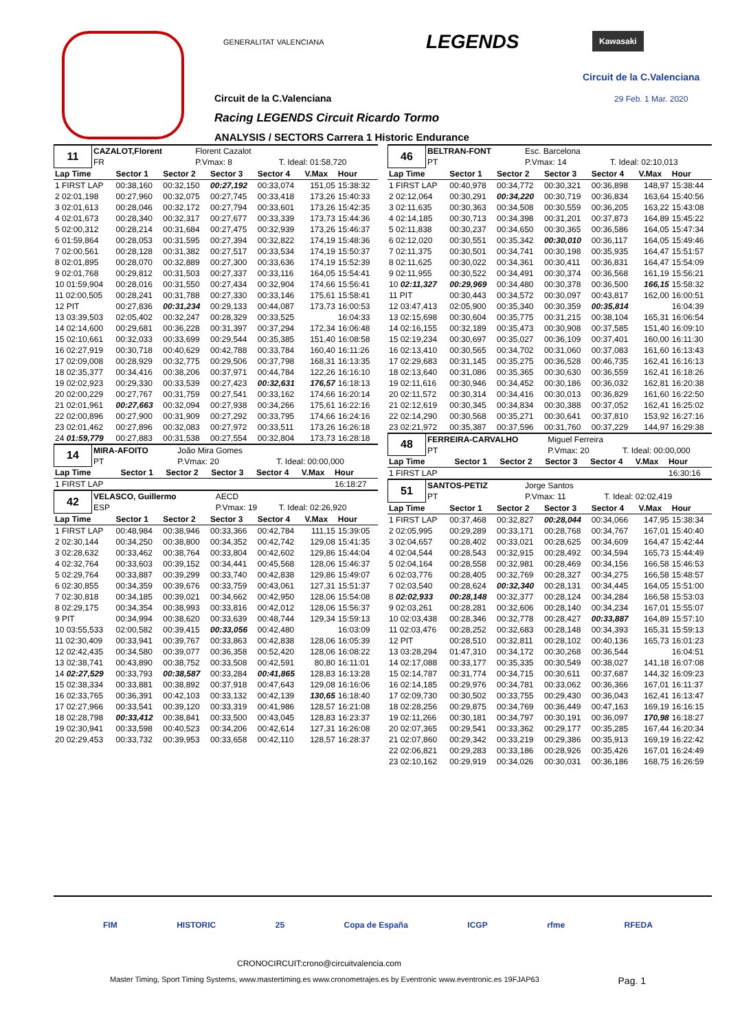GENERALITAT VALENCIANA LEGENDS Kawasaki
Circuit de la C.Valenciana
Circuit de la C.Valenciana 29 Feb. 1 Mar. 2020
Racing LEGENDS Circuit Ricardo Tormo
ANALYSIS / SECTORS Carrera 1 Historic Endurance
| 11 | CAZALOT,Florent | Florent Cazalot | |
| | FR | P.Vmax: 8 | T. Ideal: 01:58,720 |
| Lap Time | Sector 1 | Sector 2 | Sector 3 | Sector 4 | V.Max | Hour |
| --- | --- | --- | --- | --- | --- | --- |
| 1 FIRST LAP | 00:38,160 | 00:32,150 | 00:27,192 | 00:33,074 | 151,05 | 15:38:32 |
| 2 02:01,198 | 00:27,960 | 00:32,075 | 00:27,745 | 00:33,418 | 173,26 | 15:40:33 |
| 3 02:01,613 | 00:28,046 | 00:32,172 | 00:27,794 | 00:33,601 | 173,26 | 15:42:35 |
| 4 02:01,673 | 00:28,340 | 00:32,317 | 00:27,677 | 00:33,339 | 173,73 | 15:44:36 |
| 5 02:00,312 | 00:28,214 | 00:31,684 | 00:27,475 | 00:32,939 | 173,26 | 15:46:37 |
| 6 01:59,864 | 00:28,053 | 00:31,595 | 00:27,394 | 00:32,822 | 174,19 | 15:48:36 |
| 7 02:00,561 | 00:28,128 | 00:31,382 | 00:27,517 | 00:33,534 | 174,19 | 15:50:37 |
| 8 02:01,895 | 00:28,070 | 00:32,889 | 00:27,300 | 00:33,636 | 174,19 | 15:52:39 |
| 9 02:01,768 | 00:29,812 | 00:31,503 | 00:27,337 | 00:33,116 | 164,05 | 15:54:41 |
| 10 01:59,904 | 00:28,016 | 00:31,550 | 00:27,434 | 00:32,904 | 174,66 | 15:56:41 |
| 11 02:00,505 | 00:28,241 | 00:31,788 | 00:27,330 | 00:33,146 | 175,61 | 15:58:41 |
| 12 PIT | 00:27,836 | 00:31,234 | 00:29,133 | 00:44,087 | 173,73 | 16:00:53 |
| 13 03:39,503 | 02:05,402 | 00:32,247 | 00:28,329 | 00:33,525 | | 16:04:33 |
| 14 02:14,600 | 00:29,681 | 00:36,228 | 00:31,397 | 00:37,294 | 172,34 | 16:06:48 |
| 15 02:10,661 | 00:32,033 | 00:33,699 | 00:29,544 | 00:35,385 | 151,40 | 16:08:58 |
| 16 02:27,919 | 00:30,718 | 00:40,629 | 00:42,788 | 00:33,784 | 160,40 | 16:11:26 |
| 17 02:09,008 | 00:28,929 | 00:32,775 | 00:29,506 | 00:37,798 | 168,31 | 16:13:35 |
| 18 02:35,377 | 00:34,416 | 00:38,206 | 00:37,971 | 00:44,784 | 122,26 | 16:16:10 |
| 19 02:02,923 | 00:29,330 | 00:33,539 | 00:27,423 | 00:32,631 | 176,57 | 16:18:13 |
| 20 02:00,229 | 00:27,767 | 00:31,759 | 00:27,541 | 00:33,162 | 174,66 | 16:20:14 |
| 21 02:01,961 | 00:27,663 | 00:32,094 | 00:27,938 | 00:34,266 | 175,61 | 16:22:16 |
| 22 02:00,896 | 00:27,900 | 00:31,909 | 00:27,292 | 00:33,795 | 174,66 | 16:24:16 |
| 23 02:01,462 | 00:27,896 | 00:32,083 | 00:27,972 | 00:33,511 | 173,26 | 16:26:18 |
| 24 01:59,779 | 00:27,883 | 00:31,538 | 00:27,554 | 00:32,804 | 173,73 | 16:28:18 |
| 14 | MIRA-AFOITO | João Mira Gomes | |
| | PT | P.Vmax: 20 | T. Ideal: 00:00,000 |
| Lap Time | Sector 1 | Sector 2 | Sector 3 | Sector 4 | V.Max | Hour |
| --- | --- | --- | --- | --- | --- | --- |
| 1 FIRST LAP | | | | | | 16:18:27 |
| 42 | VELASCO, Guillermo | AECD | |
| | ESP | P.Vmax: 19 | T. Ideal: 02:26,920 |
| Lap Time | Sector 1 | Sector 2 | Sector 3 | Sector 4 | V.Max | Hour |
| --- | --- | --- | --- | --- | --- | --- |
| 1 FIRST LAP | 00:48,984 | 00:38,946 | 00:33,366 | 00:42,784 | 111,15 | 15:39:05 |
| 2 02:30,144 | 00:34,250 | 00:38,800 | 00:34,352 | 00:42,742 | 129,08 | 15:41:35 |
| 3 02:28,632 | 00:33,462 | 00:38,764 | 00:33,804 | 00:42,602 | 129,86 | 15:44:04 |
| 4 02:32,764 | 00:33,603 | 00:39,152 | 00:34,441 | 00:45,568 | 128,06 | 15:46:37 |
| 5 02:29,764 | 00:33,887 | 00:39,299 | 00:33,740 | 00:42,838 | 129,86 | 15:49:07 |
| 6 02:30,855 | 00:34,359 | 00:39,676 | 00:33,759 | 00:43,061 | 127,31 | 15:51:37 |
| 7 02:30,818 | 00:34,185 | 00:39,021 | 00:34,662 | 00:42,950 | 128,06 | 15:54:08 |
| 8 02:29,175 | 00:34,354 | 00:38,993 | 00:33,816 | 00:42,012 | 128,06 | 15:56:37 |
| 9 PIT | 00:34,994 | 00:38,620 | 00:33,639 | 00:48,744 | 129,34 | 15:59:13 |
| 10 03:55,533 | 02:00,582 | 00:39,415 | 00:33,056 | 00:42,480 | | 16:03:09 |
| 11 02:30,409 | 00:33,941 | 00:39,767 | 00:33,863 | 00:42,838 | 128,06 | 16:05:39 |
| 12 02:42,435 | 00:34,580 | 00:39,077 | 00:36,358 | 00:52,420 | 128,06 | 16:08:22 |
| 13 02:38,741 | 00:43,890 | 00:38,752 | 00:33,508 | 00:42,591 | 80,80 | 16:11:01 |
| 14 02:27,529 | 00:33,793 | 00:38,587 | 00:33,284 | 00:41,865 | 128,83 | 16:13:28 |
| 15 02:38,334 | 00:33,881 | 00:38,892 | 00:37,918 | 00:47,643 | 129,08 | 16:16:06 |
| 16 02:33,765 | 00:36,391 | 00:42,103 | 00:33,132 | 00:42,139 | 130,65 | 16:18:40 |
| 17 02:27,966 | 00:33,541 | 00:39,120 | 00:33,319 | 00:41,986 | 128,57 | 16:21:08 |
| 18 02:28,798 | 00:33,412 | 00:38,841 | 00:33,500 | 00:43,045 | 128,83 | 16:23:37 |
| 19 02:30,941 | 00:33,598 | 00:40,523 | 00:34,206 | 00:42,614 | 127,31 | 16:26:08 |
| 20 02:29,453 | 00:33,732 | 00:39,953 | 00:33,658 | 00:42,110 | 128,57 | 16:28:37 |
| 46 | BELTRAN-FONT | Esc. Barcelona | |
| | PT | P.Vmax: 14 | T. Ideal: 02:10,013 |
| Lap Time | Sector 1 | Sector 2 | Sector 3 | Sector 4 | V.Max | Hour |
| --- | --- | --- | --- | --- | --- | --- |
| 1 FIRST LAP | 00:40,978 | 00:34,772 | 00:30,321 | 00:36,898 | 148,97 | 15:38:44 |
| 2 02:12,064 | 00:30,291 | 00:34,220 | 00:30,719 | 00:36,834 | 163,64 | 15:40:56 |
| 3 02:11,635 | 00:30,363 | 00:34,508 | 00:30,559 | 00:36,205 | 163,22 | 15:43:08 |
| 4 02:14,185 | 00:30,713 | 00:34,398 | 00:31,201 | 00:37,873 | 164,89 | 15:45:22 |
| 5 02:11,838 | 00:30,237 | 00:34,650 | 00:30,365 | 00:36,586 | 164,05 | 15:47:34 |
| 6 02:12,020 | 00:30,551 | 00:35,342 | 00:30,010 | 00:36,117 | 164,05 | 15:49:46 |
| 7 02:11,375 | 00:30,501 | 00:34,741 | 00:30,198 | 00:35,935 | 164,47 | 15:51:57 |
| 8 02:11,625 | 00:30,022 | 00:34,361 | 00:30,411 | 00:36,831 | 164,47 | 15:54:09 |
| 9 02:11,955 | 00:30,522 | 00:34,491 | 00:30,374 | 00:36,568 | 161,19 | 15:56:21 |
| 10 02:11,327 | 00:29,969 | 00:34,480 | 00:30,378 | 00:36,500 | 166,15 | 15:58:32 |
| 11 PIT | 00:30,443 | 00:34,572 | 00:30,097 | 00:43,817 | 162,00 | 16:00:51 |
| 12 03:47,413 | 02:05,900 | 00:35,340 | 00:30,359 | 00:35,814 | | 16:04:39 |
| 13 02:15,698 | 00:30,604 | 00:35,775 | 00:31,215 | 00:38,104 | 165,31 | 16:06:54 |
| 14 02:16,155 | 00:32,189 | 00:35,473 | 00:30,908 | 00:37,585 | 151,40 | 16:09:10 |
| 15 02:19,234 | 00:30,697 | 00:35,027 | 00:36,109 | 00:37,401 | 160,00 | 16:11:30 |
| 16 02:13,410 | 00:30,565 | 00:34,702 | 00:31,060 | 00:37,083 | 161,60 | 16:13:43 |
| 17 02:29,683 | 00:31,145 | 00:35,275 | 00:36,528 | 00:46,735 | 162,41 | 16:16:13 |
| 18 02:13,640 | 00:31,086 | 00:35,365 | 00:30,630 | 00:36,559 | 162,41 | 16:18:26 |
| 19 02:11,616 | 00:30,946 | 00:34,452 | 00:30,186 | 00:36,032 | 162,81 | 16:20:38 |
| 20 02:11,572 | 00:30,314 | 00:34,416 | 00:30,013 | 00:36,829 | 161,60 | 16:22:50 |
| 21 02:12,619 | 00:30,345 | 00:34,834 | 00:30,388 | 00:37,052 | 162,41 | 16:25:02 |
| 22 02:14,290 | 00:30,568 | 00:35,271 | 00:30,641 | 00:37,810 | 153,92 | 16:27:16 |
| 23 02:21,972 | 00:35,387 | 00:37,596 | 00:31,760 | 00:37,229 | 144,97 | 16:29:38 |
| 48 | FERREIRA-CARVALHO | Miguel Ferreira | |
| | PT | P.Vmax: 20 | T. Ideal: 00:00,000 |
| Lap Time | Sector 1 | Sector 2 | Sector 3 | Sector 4 | V.Max | Hour |
| --- | --- | --- | --- | --- | --- | --- |
| 1 FIRST LAP | | | | | | 16:30:16 |
| 51 | SANTOS-PETIZ | Jorge Santos | |
| | PT | P.Vmax: 11 | T. Ideal: 02:02,419 |
| Lap Time | Sector 1 | Sector 2 | Sector 3 | Sector 4 | V.Max | Hour |
| --- | --- | --- | --- | --- | --- | --- |
| 1 FIRST LAP | 00:37,468 | 00:32,827 | 00:28,044 | 00:34,066 | 147,95 | 15:38:34 |
| 2 02:05,995 | 00:29,289 | 00:33,171 | 00:28,768 | 00:34,767 | 167,01 | 15:40:40 |
| 3 02:04,657 | 00:28,402 | 00:33,021 | 00:28,625 | 00:34,609 | 164,47 | 15:42:44 |
| 4 02:04,544 | 00:28,543 | 00:32,915 | 00:28,492 | 00:34,594 | 165,73 | 15:44:49 |
| 5 02:04,164 | 00:28,558 | 00:32,981 | 00:28,469 | 00:34,156 | 166,58 | 15:46:53 |
| 6 02:03,776 | 00:28,405 | 00:32,769 | 00:28,327 | 00:34,275 | 166,58 | 15:48:57 |
| 7 02:03,540 | 00:28,624 | 00:32,340 | 00:28,131 | 00:34,445 | 164,05 | 15:51:00 |
| 8 02:02,933 | 00:28,148 | 00:32,377 | 00:28,124 | 00:34,284 | 166,58 | 15:53:03 |
| 9 02:03,261 | 00:28,281 | 00:32,606 | 00:28,140 | 00:34,234 | 167,01 | 15:55:07 |
| 10 02:03,438 | 00:28,346 | 00:32,778 | 00:28,427 | 00:33,887 | 164,89 | 15:57:10 |
| 11 02:03,476 | 00:28,252 | 00:32,683 | 00:28,148 | 00:34,393 | 165,31 | 15:59:13 |
| 12 PIT | 00:28,510 | 00:32,811 | 00:28,102 | 00:40,136 | 165,73 | 16:01:23 |
| 13 03:28,294 | 01:47,310 | 00:34,172 | 00:30,268 | 00:36,544 | | 16:04:51 |
| 14 02:17,088 | 00:33,177 | 00:35,335 | 00:30,549 | 00:38,027 | 141,18 | 16:07:08 |
| 15 02:14,787 | 00:31,774 | 00:34,715 | 00:30,611 | 00:37,687 | 144,32 | 16:09:23 |
| 16 02:14,185 | 00:29,976 | 00:34,781 | 00:33,062 | 00:36,366 | 167,01 | 16:11:37 |
| 17 02:09,730 | 00:30,502 | 00:33,755 | 00:29,430 | 00:36,043 | 162,41 | 16:13:47 |
| 18 02:28,256 | 00:29,875 | 00:34,769 | 00:36,449 | 00:47,163 | 169,19 | 16:16:15 |
| 19 02:11,266 | 00:30,181 | 00:34,797 | 00:30,191 | 00:36,097 | 170,98 | 16:18:27 |
| 20 02:07,365 | 00:29,541 | 00:33,362 | 00:29,177 | 00:35,285 | 167,44 | 16:20:34 |
| 21 02:07,860 | 00:29,342 | 00:33,219 | 00:29,386 | 00:35,913 | 169,19 | 16:22:42 |
| 22 02:06,821 | 00:29,283 | 00:33,186 | 00:28,926 | 00:35,426 | 167,01 | 16:24:49 |
| 23 02:10,162 | 00:29,919 | 00:34,026 | 00:30,031 | 00:36,186 | 168,75 | 16:26:59 |
FIM HISTORIC 25 Copa de España ICGP rfme RFEDA
CRONOCIRCUIT:crono@circuitvalencia.com
Master Timing, Sport Timing Systems, www.mastertiming.es www.cronometrajes.es by Eventronic www.eventronic.es 19FJAP63 Pag. 1